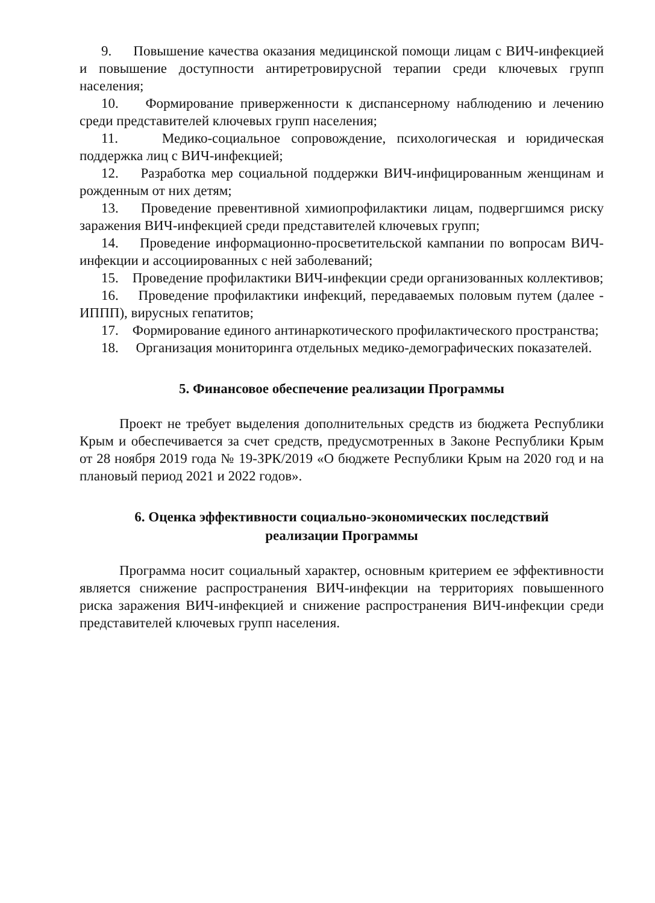9. Повышение качества оказания медицинской помощи лицам с ВИЧ-инфекцией и повышение доступности антиретровирусной терапии среди ключевых групп населения;
10. Формирование приверженности к диспансерному наблюдению и лечению среди представителей ключевых групп населения;
11. Медико-социальное сопровождение, психологическая и юридическая поддержка лиц с ВИЧ-инфекцией;
12. Разработка мер социальной поддержки ВИЧ-инфицированным женщинам и рожденным от них детям;
13. Проведение превентивной химиопрофилактики лицам, подвергшимся риску заражения ВИЧ-инфекцией среди представителей ключевых групп;
14. Проведение информационно-просветительской кампании по вопросам ВИЧ-инфекции и ассоциированных с ней заболеваний;
15. Проведение профилактики ВИЧ-инфекции среди организованных коллективов;
16. Проведение профилактики инфекций, передаваемых половым путем (далее - ИППП), вирусных гепатитов;
17. Формирование единого антинаркотического профилактического пространства;
18. Организация мониторинга отдельных медико-демографических показателей.
5. Финансовое обеспечение реализации Программы
Проект не требует выделения дополнительных средств из бюджета Республики Крым и обеспечивается за счет средств, предусмотренных в Законе Республики Крым от 28 ноября 2019 года № 19-ЗРК/2019 «О бюджете Республики Крым на 2020 год и на плановый период 2021 и 2022 годов».
6. Оценка эффективности социально-экономических последствий
реализации Программы
Программа носит социальный характер, основным критерием ее эффективности является снижение распространения ВИЧ-инфекции на территориях повышенного риска заражения ВИЧ-инфекцией и снижение распространения ВИЧ-инфекции среди представителей ключевых групп населения.